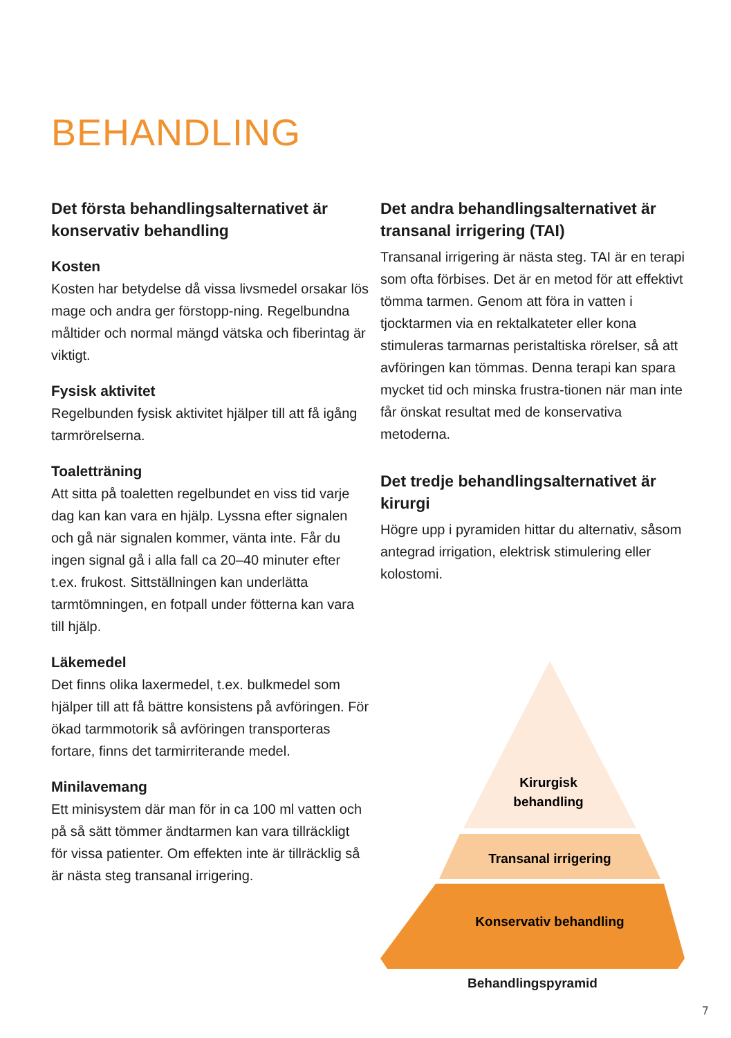BEHANDLING
Det första behandlingsalternativet är konservativ behandling
Kosten
Kosten har betydelse då vissa livsmedel orsakar lös mage och andra ger förstopp-ning. Regelbundna måltider och normal mängd vätska och fiberintag är viktigt.
Fysisk aktivitet
Regelbunden fysisk aktivitet hjälper till att få igång tarmrörelserna.
Toaletträning
Att sitta på toaletten regelbundet en viss tid varje dag kan kan vara en hjälp. Lyssna efter signalen och gå när signalen kommer, vänta inte. Får du ingen signal gå i alla fall ca 20–40 minuter efter t.ex. frukost. Sittställningen kan underlätta tarmtömningen, en fotpall under fötterna kan vara till hjälp.
Läkemedel
Det finns olika laxermedel, t.ex. bulkmedel som hjälper till att få bättre konsistens på avföringen. För ökad tarmmotorik så avföringen transporteras fortare, finns det tarmirriterande medel.
Minilavemang
Ett minisystem där man för in ca 100 ml vatten och på så sätt tömmer ändtarmen kan vara tillräckligt för vissa patienter. Om effekten inte är tillräcklig så är nästa steg transanal irrigering.
Det andra behandlingsalternativet är transanal irrigering (TAI)
Transanal irrigering är nästa steg. TAI är en terapi som ofta förbises. Det är en metod för att effektivt tömma tarmen. Genom att föra in vatten i tjocktarmen via en rektalkateter eller kona stimuleras tarmarnas peristaltiska rörelser, så att avföringen kan tömmas. Denna terapi kan spara mycket tid och minska frustra-tionen när man inte får önskat resultat med de konservativa metoderna.
Det tredje behandlingsalternativet är kirurgi
Högre upp i pyramiden hittar du alternativ, såsom antegrad irrigation, elektrisk stimulering eller kolostomi.
Kirurgisk
behandling
Transanal irrigering
Konservativ behandling
Behandlingspyramid
7